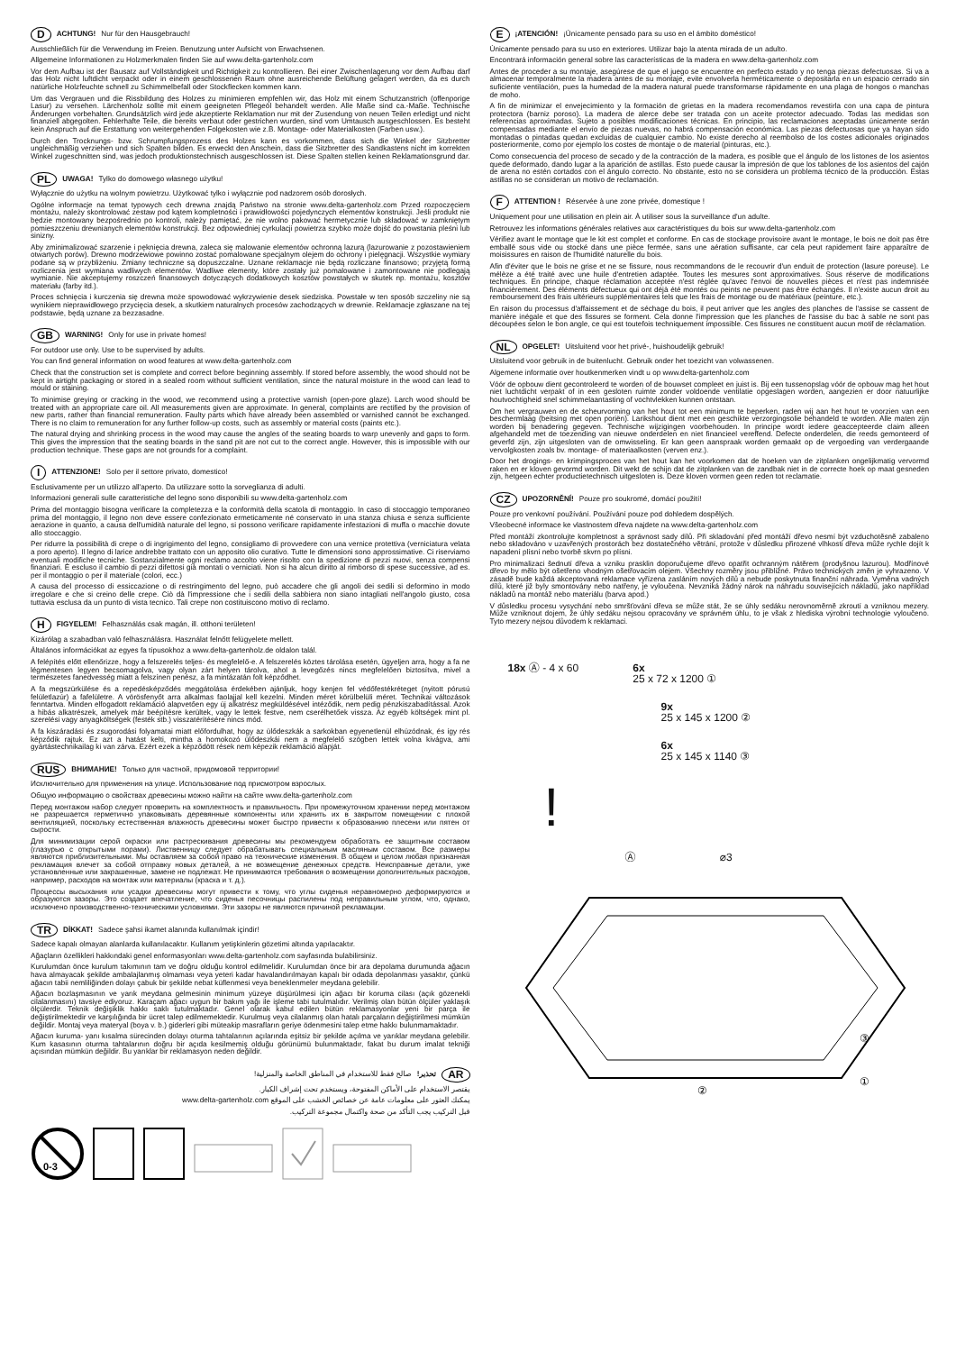D ACHTUNG! Nur für den Hausgebrauch!
Ausschließlich für die Verwendung im Freien. Benutzung unter Aufsicht von Erwachsenen.
Allgemeine Informationen zu Holzmerkmalen finden Sie auf www.delta-gartenholz.com
Vor dem Aufbau ist der Bausatz auf Vollständigkeit und Richtigkeit zu kontrollieren. Bei einer Zwischenlagerung vor dem Aufbau darf das Holz nicht luftdicht verpackt oder in einem geschlossenen Raum ohne ausreichende Belüftung gelagert werden, da es durch natürliche Holzfeuchte schnell zu Schimmelbefall oder Stockflecken kommen kann.
Um das Vergrauen und die Rissbildung des Holzes zu minimieren empfehlen wir, das Holz mit einem Schutzanstrich (offenporige Lasur) zu versehen. Lärchenholz sollte mit einem geeigneten Pflegeöl behandelt werden. Alle Maße sind ca.-Maße. Technische Änderungen vorbehalten. Grundsätzlich wird jede akzeptierte Reklamation nur mit der Zusendung von neuen Teilen erledigt und nicht finanziell abgegolten. Fehlerhafte Teile, die bereits verbaut oder gestrichen wurden, sind vom Umtausch ausgeschlossen. Es besteht kein Anspruch auf die Erstattung von weitergehenden Folgekosten wie z.B. Montage- oder Materialkosten (Farben usw.).
Durch den Trocknungs- bzw. Schrumpfungsprozess des Holzes kann es vorkommen, dass sich die Winkel der Sitzbretter ungleichmäßig verziehen und sich Spalten bilden. Es erweckt den Anschein, dass die Sitzbretter des Sandkastens nicht im korrekten Winkel zugeschnitten sind, was jedoch produktionstechnisch ausgeschlossen ist. Diese Spalten stellen keinen Reklamationsgrund dar.
PL UWAGA! Tylko do domowego własnego użytku!
Wyłącznie do użytku na wolnym powietrzu. Użytkować tylko i wyłącznie pod nadzorem osób dorosłych.
Ogólne informacje na temat typowych cech drewna znajdą Państwo na stronie www.delta-gartenholz.com Przed rozpoczęciem montażu, należy skontrolować zestaw pod kątem kompletności i prawidłowości pojedynczych elementów konstrukcji. Jeśli produkt nie będzie montowany bezpośrednio po kontroli, należy pamiętać, że nie wolno pakować hermetycznie lub składować w zamkniętym pomieszczeniu drewnianych elementów konstrukcji. Bez odpowiedniej cyrkulacji powietrza szybko może dojść do powstania pleśni lub sinizny.
Aby zminimalizować szarzenie i pęknięcia drewna, zaleca się malowanie elementów ochronną lazurą (lazurowanie z pozostawieniem otwartych porów). Drewno modrzewiowe powinno zostać pomalowane specjalnym olejem do ochrony i pielęgnacji. Wszystkie wymiary podane są w przybliżeniu. Zmiany techniczne są dopuszczalne. Uznane reklamacje nie będą rozliczane finansowo; przyjętą formą rozliczenia jest wymiana wadliwych elementów. Wadliwe elementy, które zostały już pomalowane i zamontowane nie podlegają wymianie. Nie akceptujemy roszczeń finansowych dotyczących dodatkowych kosztów powstałych w skutek np. montażu, kosztów materiału (farby itd.).
Proces schnięcia i kurczenia się drewna może spowodować wykrzywienie desek siedziska. Powstałe w ten sposób szczeliny nie są wynikiem nieprawidłowego przycięcia desek, a skutkiem naturalnych procesów zachodzących w drewnie. Reklamacje zgłaszane na tej podstawie, będą uznane za bezzasadne.
GB WARNING! Only for use in private homes!
For outdoor use only. Use to be supervised by adults.
You can find general information on wood features at www.delta-gartenholz.com
Check that the construction set is complete and correct before beginning assembly. If stored before assembly, the wood should not be kept in airtight packaging or stored in a sealed room without sufficient ventilation, since the natural moisture in the wood can lead to mould or staining.
To minimise greying or cracking in the wood, we recommend using a protective varnish (open-pore glaze). Larch wood should be treated with an appropriate care oil. All measurements given are approximate. In general, complaints are rectified by the provision of new parts, rather than financial remuneration. Faulty parts which have already been assembled or varnished cannot be exchanged. There is no claim to remuneration for any further follow-up costs, such as assembly or material costs (paints etc.).
The natural drying and shrinking process in the wood may cause the angles of the seating boards to warp unevenly and gaps to form. This gives the impression that the seating boards in the sand pit are not cut to the correct angle. However, this is impossible with our production technique. These gaps are not grounds for a complaint.
I ATTENZIONE! Solo per il settore privato, domestico!
Esclusivamente per un utilizzo all'aperto. Da utilizzare sotto la sorveglianza di adulti.
Informazioni generali sulle caratteristiche del legno sono disponibili su www.delta-gartenholz.com
Prima del montaggio bisogna verificare la completezza e la conformità della scatola di montaggio. In caso di stoccaggio temporaneo prima del montaggio, il legno non deve essere confezionato ermeticamente né conservato in una stanza chiusa e senza sufficiente aerazione in quanto, a causa dell'umidità naturale del legno, si possono verificare rapidamente infestazioni di muffa o macchie dovute allo stoccaggio.
Per ridurre la possibilità di crepe o di ingrigimento del legno, consigliamo di provvedere con una vernice protettiva (verniciatura velata a poro aperto). Il legno di larice andrebbe trattato con un apposito olio curativo. Tutte le dimensioni sono approssimative. Ci riserviamo eventuali modifiche tecniche. Sostanzialmente ogni reclamo accolto viene risolto con la spedizione di pezzi nuovi, senza compensi finanziari. È escluso il cambio di pezzi difettosi già montati o verniciati. Non si ha alcun diritto al rimborso di spese successive, ad es. per il montaggio o per il materiale (colori, ecc.)
A causa del processo di essiccazione o di restringimento del legno, può accadere che gli angoli dei sedili si deformino in modo irregolare e che si creino delle crepe. Ciò dà l'impressione che i sedili della sabbiera non siano intagliati nell'angolo giusto, cosa tuttavia esclusa da un punto di vista tecnico. Tali crepe non costituiscono motivo di reclamo.
H FIGYELEM! Felhasználás csak magán, ill. otthoni területen!
Kizárólag a szabadban való felhasználásra. Használat felnőtt felügyelete mellett.
Általános információkat az egyes fa típusokhoz a www.delta-gartenholz.de oldalon talál.
A felépítés előtt ellenőrizze, hogy a felszerelés teljes- és megfelelő-e. A felszerelés köztes tárolása esetén, ügyeljen arra, hogy a fa ne légmentesen legyen becsomagolva, vagy olyan zárt helyen tárolva, ahol a levegőzés nincs megfelelően biztosítva, mivel a természetes fanedvesség miatt a felszínen penész, a fa mintázatán folt képződhet.
A fa megszürkülése és a repedésképződés meggátolása érdekében ajánljuk, hogy kenjen fel védőfestékréteget (nyitott pórusú felületlazúr) a fafelületre. A vörösfenyőt arra alkalmas faolajjal kell kezelni. Minden méret körülbelüli méret. Technikai változások fenntartva. Minden elfogadott reklamáció alapvetően egy új alkatrész megküldésével intéződik, nem pedig pénzkiszabadítással. Azok a hibás alkatrészek, amelyek már beépítésre kerültek, vagy le lettek festve, nem cserélhetőek vissza. Az egyéb költségek mint pl. szerelési vagy anyagköltségek (festék stb.) visszatérítésére nincs mód.
A fa kiszáradási és zsugorodási folyamatai miatt előfordulhat, hogy az ülődeszkák a sarkokban egyenetlenül elhúzódnak, és így rés képződik rajtuk. Ez azt a hatást kelti, mintha a homokozó ülődeszkái nem a megfelelő szögben lettek volna kivágva, ami gyártástechnikailag ki van zárva. Ezért ezek a képződött rések nem képezik reklamáció alapját.
RUS ВНИМАНИЕ! Только для частной, придомовой территории!
Исключительно для применения на улице. Использование под присмотром взрослых.
Общую информацию о свойствах древесины можно найти на сайте www.delta-gartenholz.com
Перед монтажом набор следует проверить на комплектность и правильность. При промежуточном хранении перед монтажом не разрешается герметично упаковывать деревянные компоненты или хранить их в закрытом помещении с плохой вентиляцией, поскольку естественная влажность древесины может быстро привести к образованию плесени или пятен от сырости.
Для минимизации серой окраски или растрескивания древесины мы рекомендуем обработать ее защитным составом (глазурью с открытыми порами). Лиственницу следует обрабатывать специальным масляным составом. Все размеры являются приблизительными. Мы оставляем за собой право на технические изменения. В общем и целом любая признанная рекламация влечет за собой отправку новых деталей, а не возмещение денежных средств. Неисправные детали, уже установленные или закрашенные, замене не подлежат. Не принимаются требования о возмещении дополнительных расходов, например, расходов на монтаж или материалы (краска и т. д.).
Процессы высыхания или усадки древесины могут привести к тому, что углы сиденья неравномерно деформируются и образуются зазоры. Это создает впечатление, что сиденья песочницы распилены под неправильным углом, что, однако, исключено производственно-техническими условиями. Эти зазоры не являются причиной рекламации.
TR DİKKAT! Sadece şahsi ikamet alanında kullanılmak içindir!
Sadece kapalı olmayan alanlarda kullanılacaktır. Kullanım yetişkinlerin gözetimi altında yapılacaktır.
Ağaçların özellikleri hakkındaki genel enformasyonları www.delta-gartenholz.com sayfasında bulabilirsiniz.
Kurulumdan önce kurulum takımının tam ve doğru olduğu kontrol edilmelidir. Kurulumdan önce bir ara depolama durumunda ağacın hava almayacak şekilde ambalajlanmış olmaması veya yeteri kadar havalandırılmayan kapalı bir odada depolanması yasaktır, çünkü ağacın tabii nemliliğinden dolayı çabuk bir şekilde nebat küflenmesi veya beneklenmeler meydana gelebilir.
Ağacın bozlaşmasının ve yarık meydana gelmesinin minimum yüzeye düşürülmesi için ağacı bir koruma cilası (açık gözenekli cilalanmasını) tavsiye ediyoruz. Karaçam ağacı uygun bir bakım yağı ile işleme tabi tutulmalıdır. Verilmiş olan bütün ölçüler yaklaşık ölçülerdir. Teknik değişiklik hakkı saklı tutulmaktadır. Genel olarak kabul edilen bütün reklamasyonlar yeni bir parça ile değiştirilmektedir ve karşılığında bir ücret talep edilmemektedir. Kurulmuş veya cilalanmış olan hatalı parçaların değiştirilmesi mümkün değildir. Montaj veya materyal (boya v. b.) giderleri gibi müteakip masrafların geriye ödenmesini talep etme hakkı bulunmamaktadır.
Ağacın kuruma- yanı kısalma sürecinden dolayı oturma tahtalarının açılarında eşitsiz bir şekilde açılma ve yarıklar meydana gelebilir. Kum kasasının oturma tahtalarının doğru bir açıda kesilmemiş olduğu görünümü bulunmaktadır, fakat bu durum imalat tekniği açısından mümkün değildir. Bu yarıklar bir reklamasyon neden değildir.
AR تحذير! صالح فقط للاستخدام في المناطق الخاصة والمنزلية!
يقتصر الاستخدام على الأماكن المفتوحة، ويستخدم تحت إشراف الكبار.
يمكنك العثور على معلومات عامة عن خصائص الخشب على الموقع www.delta-gartenholz.com
قبل التركيب يجب التأكد من صحة واكتمال مجموعة التركيب.
0-3
E ¡ATENCIÓN! ¡Únicamente pensado para su uso en el ámbito doméstico!
Únicamente pensado para su uso en exteriores. Utilizar bajo la atenta mirada de un adulto.
Encontrará información general sobre las características de la madera en www.delta-gartenholz.com
Antes de proceder a su montaje, asegúrese de que el juego se encuentre en perfecto estado y no tenga piezas defectuosas. Si va a almacenar temporalmente la madera antes de su montaje, evite envolverla herméticamente o depositarla en un espacio cerrado sin suficiente ventilación, pues la humedad de la madera natural puede transformarse rápidamente en una plaga de hongos o manchas de moho.
A fin de minimizar el envejecimiento y la formación de grietas en la madera recomendamos revestirla con una capa de pintura protectora (barniz poroso). La madera de alerce debe ser tratada con un aceite protector adecuado. Todas las medidas son referencias aproximadas. Sujeto a posibles modificaciones técnicas. En principio, las reclamaciones aceptadas únicamente serán compensadas mediante el envío de piezas nuevas, no habrá compensación económica. Las piezas defectuosas que ya hayan sido montadas o pintadas quedan excluidas de cualquier cambio. No existe derecho al reembolso de los costes adicionales originados posteriormente, como por ejemplo los costes de montaje o de material (pinturas, etc.).
Como consecuencia del proceso de secado y de la contracción de la madera, es posible que el ángulo de los listones de los asientos quede deformado, dando lugar a la aparición de astillas. Esto puede causar la impresión de que los tablones de los asientos del cajón de arena no estén cortados con el ángulo correcto. No obstante, esto no se considera un problema técnico de la producción. Estas astillas no se consideran un motivo de reclamación.
F ATTENTION ! Réservée à une zone privée, domestique !
Uniquement pour une utilisation en plein air. À utiliser sous la surveillance d'un adulte.
Retrouvez les informations générales relatives aux caractéristiques du bois sur www.delta-gartenholz.com
Vérifiez avant le montage que le kit est complet et conforme. En cas de stockage provisoire avant le montage, le bois ne doit pas être emballé sous vide ou stocké dans une pièce fermée, sans une aération suffisante, car cela peut rapidement faire apparaître de moisissures en raison de l'humidité naturelle du bois.
Afin d'éviter que le bois ne grise et ne se fissure, nous recommandons de le recouvrir d'un enduit de protection (lasure poreuse). Le mélèze a été traité avec une huile d'entretien adaptée. Toutes les mesures sont approximatives. Sous réserve de modifications techniques. En principe, chaque réclamation acceptée n'est réglée qu'avec l'envoi de nouvelles pièces et n'est pas indemnisée financièrement. Des éléments défectueux qui ont déjà été montés ou peints ne peuvent pas être échangés. Il n'existe aucun droit au remboursement des frais ultérieurs supplémentaires tels que les frais de montage ou de matériaux (peinture, etc.).
En raison du processus d'affaissement et de séchage du bois, il peut arriver que les angles des planches de l'assise se cassent de manière inégale et que des fissures se forment. Cela donne l'impression que les planches de l'assise du bac à sable ne sont pas découpées selon le bon angle, ce qui est toutefois techniquement impossible. Ces fissures ne constituent aucun motif de réclamation.
NL OPGELET! Uitsluitend voor het privé-, huishoudelijk gebruik!
Uitsluitend voor gebruik in de buitenlucht. Gebruik onder het toezicht van volwassenen.
Algemene informatie over houtkenmerken vindt u op www.delta-gartenholz.com
Vóór de opbouw dient gecontroleerd te worden of de bouwset compleet en juist is. Bij een tussenopslag vóór de opbouw mag het hout niet luchtdicht verpakt of in een gesloten ruimte zonder voldoende ventilatie opgeslagen worden, aangezien er door natuurlijke houtvochtigheid snel schimmelaantasting of vochtvlekken kunnen ontstaan.
Om het vergrauwen en de scheurvorming van het hout tot een minimum te beperken, raden wij aan het hout te voorzien van een beschermlaag (beitsing met open poriën). Larikshout dient met een geschikte verzorgingsolie behandeld te worden. Alle maten zijn worden bij benadering gegeven. Technische wijzigingen voorbehouden. In principe wordt iedere geaccepteerde claim alleen afgehandeld met de toezending van nieuwe onderdelen en niet financieel vereffend. Defecte onderdelen, die reeds gemonteerd of geverfd zijn, zijn uitgesloten van de omwisseling. Er kan geen aanspraak worden gemaakt op de vergoeding van verdergaande vervolgkosten zoals bv. montage- of materiaalkosten (verven enz.).
Door het drogings- en krimpingsproces van het hout kan het voorkomen dat de hoeken van de zitplanken ongelijkmatig vervormd raken en er kloven gevormd worden. Dit wekt de schijn dat de zitplanken van de zandbak niet in de correcte hoek op maat gesneden zijn, hetgeen echter productietechnisch uitgesloten is. Deze kloven vormen geen reden tot reclamatie.
CZ UPOZORNĚNÍ! Pouze pro soukromé, domácí použití!
Pouze pro venkovní používání. Používání pouze pod dohledem dospělých.
Všeobecné informace ke vlastnostem dřeva najdete na www.delta-gartenholz.com
Před montáží zkontrolujte kompletnost a správnost sady dílů. Při skladování před montáží dřevo nesmí být vzduchotěsně zabaleno nebo skladováno v uzavřených prostorách bez dostatečného větrání, protože v důsledku přirozené vlhkosti dřeva může rychle dojít k napadení plísní nebo tvorbě skvrn po plísni.
Pro minimalizaci šednutí dřeva a vzniku prasklin doporučujeme dřevo opatřit ochranným nátěrem (prodyšnou lazurou). Modřínové dřevo by mělo být ošetřeno vhodným ošetřovacím olejem. Všechny rozměry jsou přibližné. Právo technických změn je vyhrazeno. V zásadě bude každá akceptovaná reklamace vyřízena zasláním nových dílů a nebude poskytnuta finanční náhrada. Vyměna vadných dílů, které již byly smontovány nebo natřeny, je vyloučena. Nevzniká žádný nárok na náhradu souvisejících nákladů, jako například nákladů na montáž nebo materiálu (barva apod.)
V důsledku procesu vysychání nebo smršťování dřeva se může stát, že se úhly sedáku nerovnoměrně zkroutí a vzniknou mezery. Může vzniknout dojem, že úhly sedáku nejsou opracovány ve správném úhlu, to je však z hlediska výrobní technologie vyloučeno. Tyto mezery nejsou důvodem k reklamaci.
18x Ⓐ - 4 x 60 6x
25 x 72 x 1200 ①
9x
25 x 145 x 1200 ②
6x
25 x 145 x 1140 ③
!
Ⓐ ⌀3
③
①
②